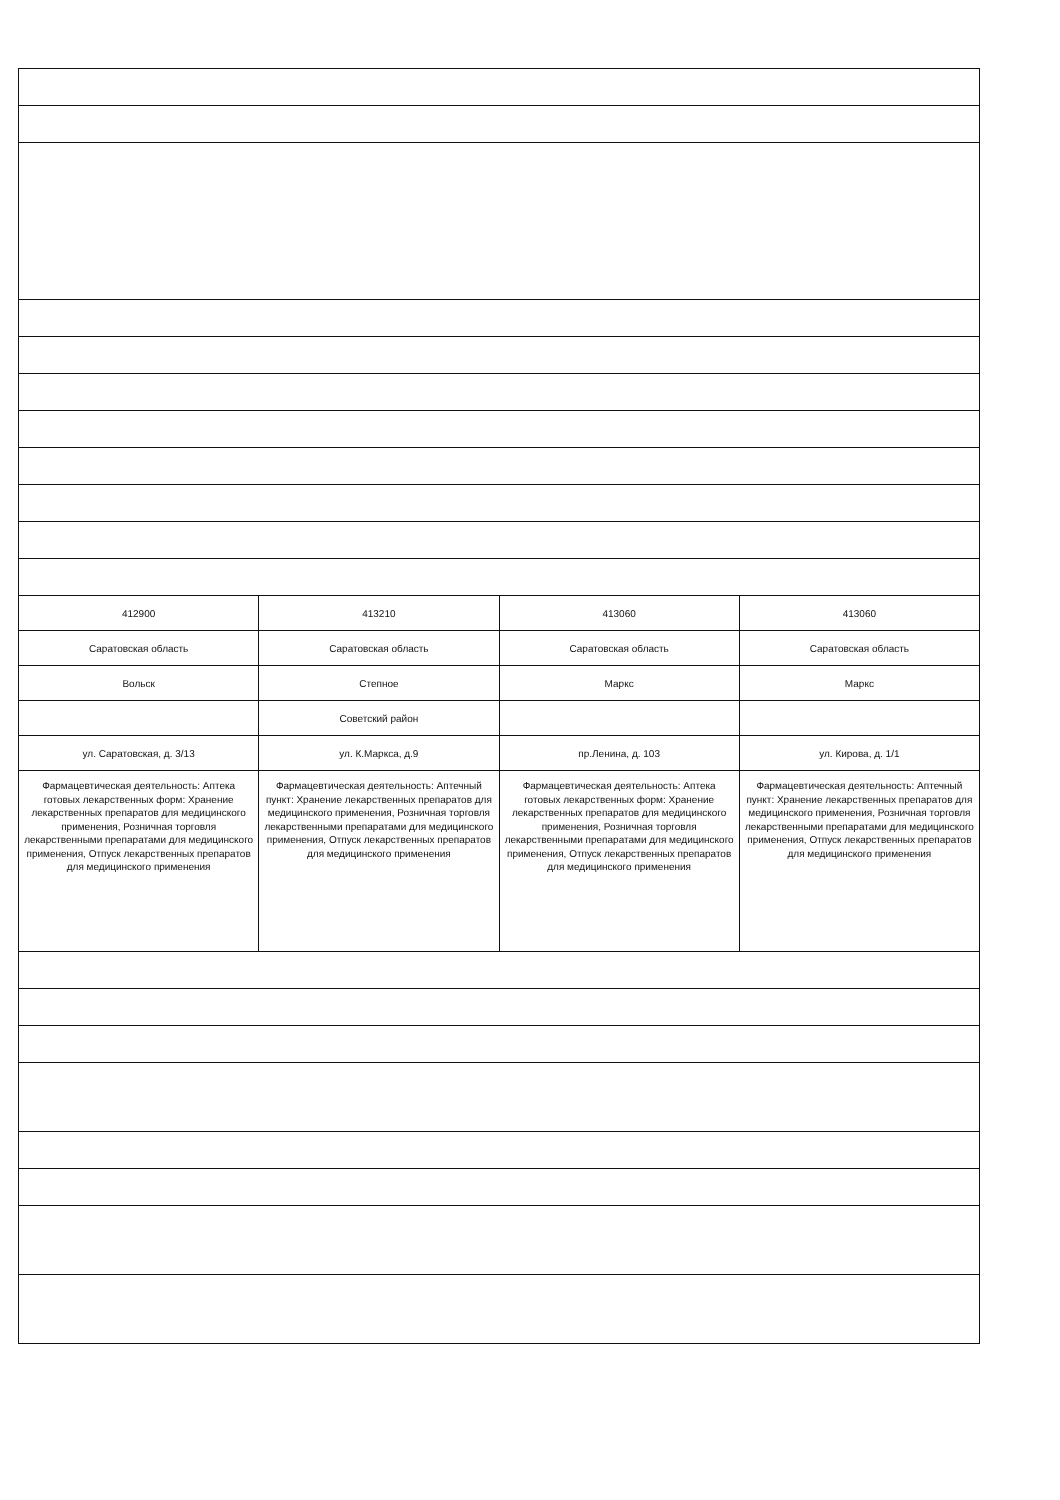| 412900 | 413210 | 413060 | 413060 |
| Саратовская область | Саратовская область | Саратовская область | Саратовская область |
| Вольск | Степное | Маркс | Маркс |
| | Советский район | | |
| ул. Саратовская, д. 3/13 | ул. К.Маркса, д.9 | пр.Ленина, д. 103 | ул. Кирова, д. 1/1 |
| Фармацевтическая деятельность: Аптека готовых лекарственных форм: Хранение лекарственных препаратов для медицинского применения, Розничная торговля лекарственными препаратами для медицинского применения, Отпуск лекарственных препаратов для медицинского применения | Фармацевтическая деятельность: Аптечный пункт: Хранение лекарственных препаратов для медицинского применения, Розничная торговля лекарственными препаратами для медицинского применения, Отпуск лекарственных препаратов для медицинского применения | Фармацевтическая деятельность: Аптека готовых лекарственных форм: Хранение лекарственных препаратов для медицинского применения, Розничная торговля лекарственными препаратами для медицинского применения, Отпуск лекарственных препаратов для медицинского применения | Фармацевтическая деятельность: Аптечный пункт: Хранение лекарственных препаратов для медицинского применения, Розничная торговля лекарственными препаратами для медицинского применения, Отпуск лекарственных препаратов для медицинского применения |